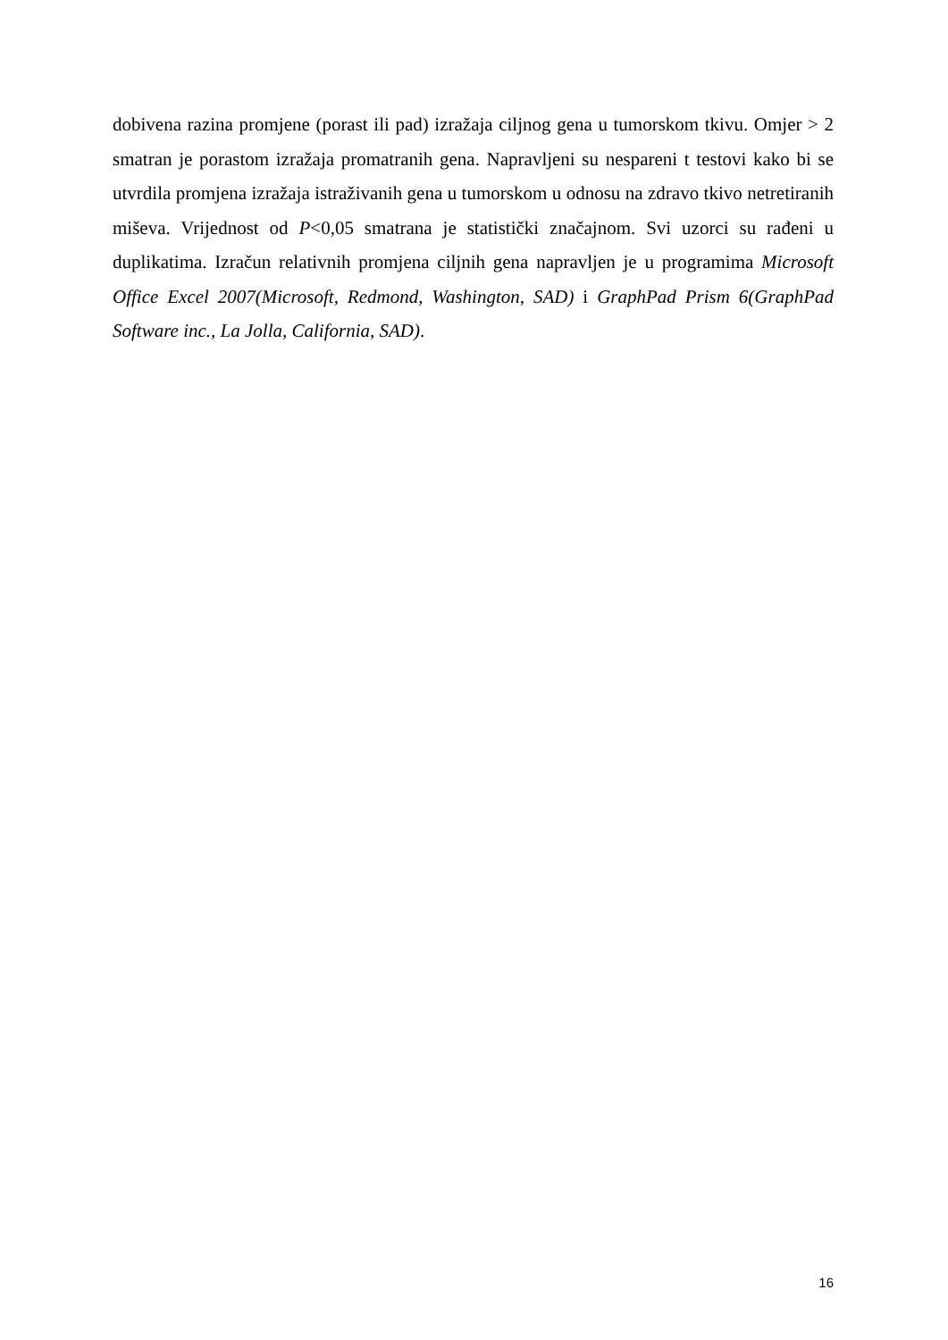dobivena razina promjene (porast ili pad) izražaja ciljnog gena u tumorskom tkivu. Omjer > 2 smatran je porastom izražaja promatranih gena. Napravljeni su nespareni t testovi kako bi se utvrdila promjena izražaja istraživanih gena u tumorskom u odnosu na zdravo tkivo netretiranih miševa. Vrijednost od P<0,05 smatrana je statistički značajnom. Svi uzorci su rađeni u duplikatima. Izračun relativnih promjena ciljnih gena napravljen je u programima Microsoft Office Excel 2007(Microsoft, Redmond, Washington, SAD) i GraphPad Prism 6(GraphPad Software inc., La Jolla, California, SAD).
16